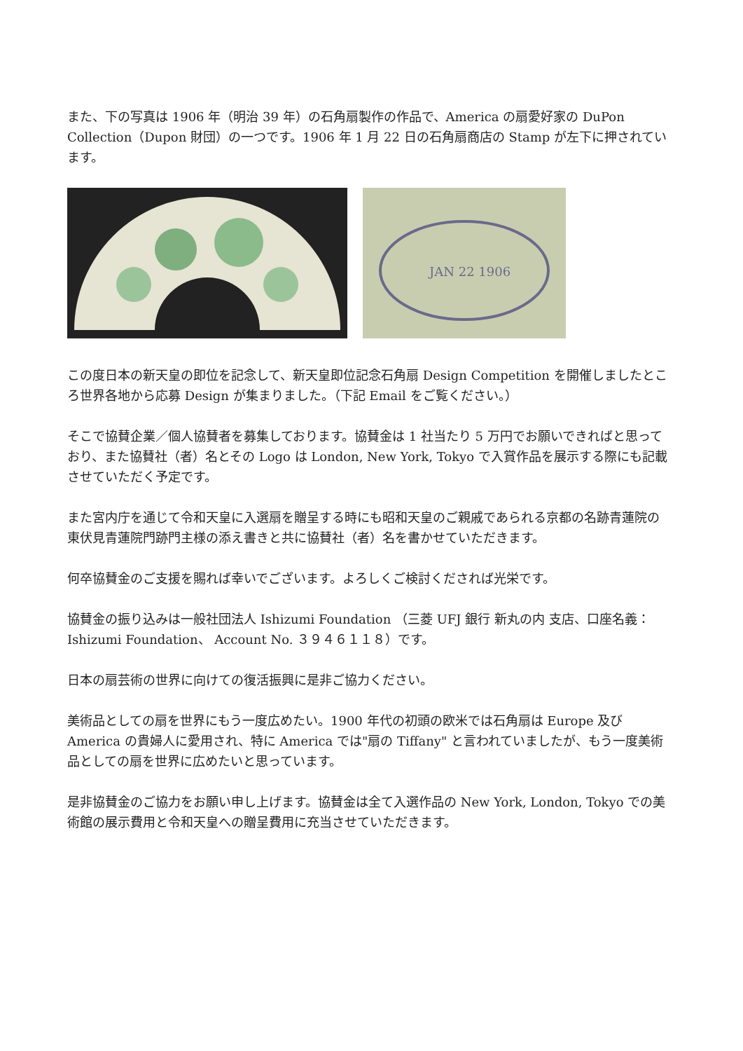また、下の写真は 1906 年（明治 39 年）の石角扇製作の作品で、America の扇愛好家の DuPon Collection（Dupon 財団）の一つです。1906 年 1 月 22 日の石角扇商店の Stamp が左下に押されています。
JAN 22 1906
この度日本の新天皇の即位を記念して、新天皇即位記念石角扇 Design Competition を開催しましたところ世界各地から応募 Design が集まりました。（下記 Email をご覧ください。）
そこで協賛企業／個人協賛者を募集しております。協賛金は 1 社当たり 5 万円でお願いできればと思っており、また協賛社（者）名とその Logo は London, New York, Tokyo で入賞作品を展示する際にも記載させていただく予定です。
また宮内庁を通じて令和天皇に入選扇を贈呈する時にも昭和天皇のご親戚であられる京都の名跡青蓮院の東伏見青蓮院門跡門主様の添え書きと共に協賛社（者）名を書かせていただきます。
何卒協賛金のご支援を賜れば幸いでございます。よろしくご検討くだされば光栄です。
協賛金の振り込みは一般社団法人 Ishizumi Foundation （三菱 UFJ 銀行 新丸の内 支店、口座名義： Ishizumi Foundation、 Account No. ３９４６１１８）です。
日本の扇芸術の世界に向けての復活振興に是非ご協力ください。
美術品としての扇を世界にもう一度広めたい。1900 年代の初頭の欧米では石角扇は Europe 及び America の貴婦人に愛用され、特に America では"扇の Tiffany" と言われていましたが、もう一度美術品としての扇を世界に広めたいと思っています。
是非協賛金のご協力をお願い申し上げます。協賛金は全て入選作品の New York, London, Tokyo での美術館の展示費用と令和天皇への贈呈費用に充当させていただきます。